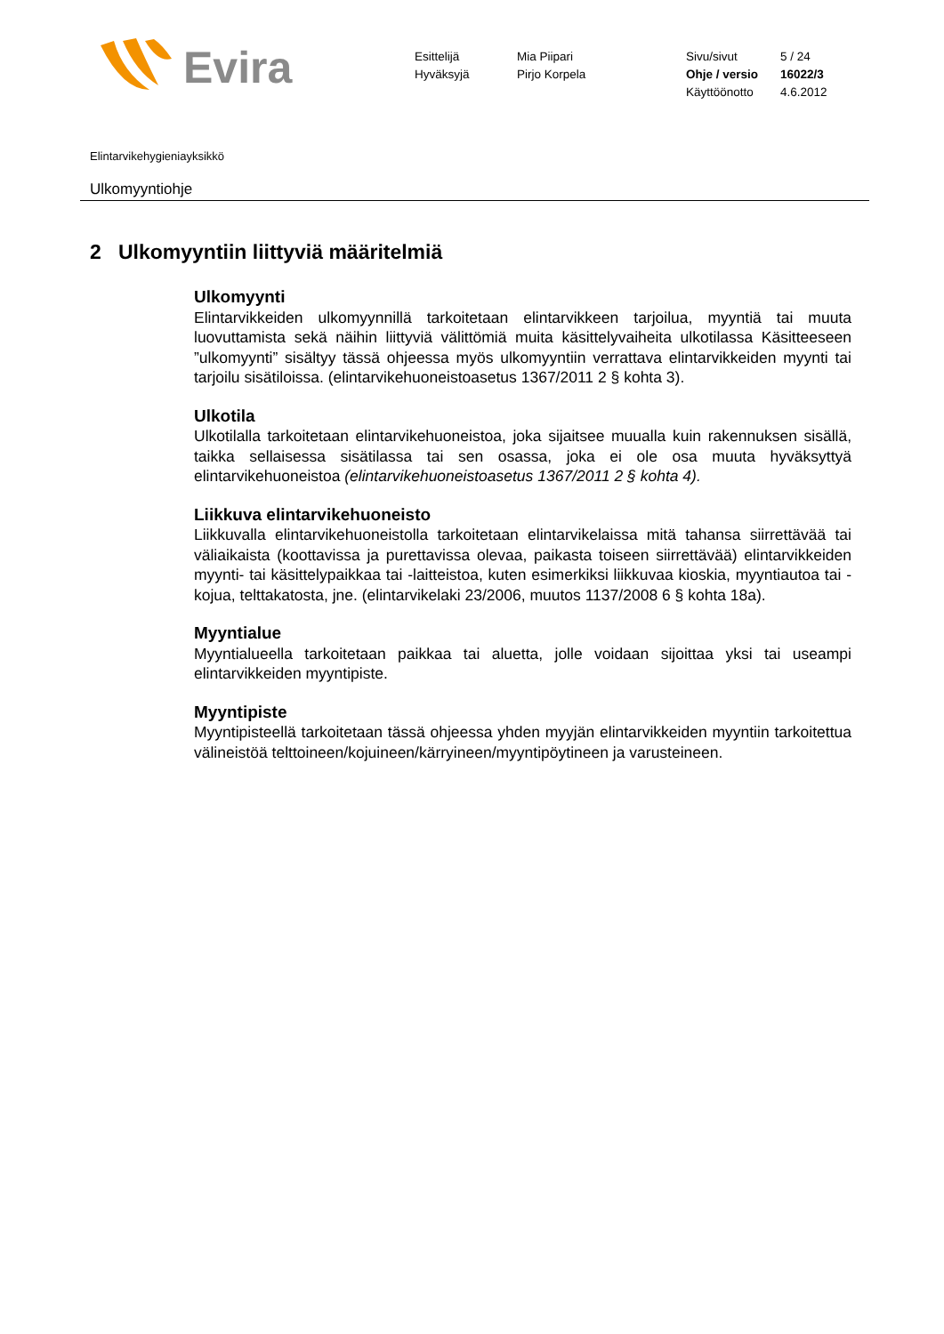Evira
Esittelijä
Hyväksyjä
Mia Piipari
Pirjo Korpela
Sivu/sivut
Ohje / versio
Käyttöönotto
5 / 24
16022/3
4.6.2012
Elintarvikehygieniayksikkö
Ulkomyyntiohje
2 Ulkomyyntiin liittyviä määritelmiä
Ulkomyynti
Elintarvikkeiden ulkomyynnillä tarkoitetaan elintarvikkeen tarjoilua, myyntiä tai muuta luovuttamista sekä näihin liittyviä välittömiä muita käsittelyvaiheita ulkotilassa Käsitteeseen ”ulkomyynti” sisältyy tässä ohjeessa myös ulkomyyntiin verrattava elintarvikkeiden myynti tai tarjoilu sisätiloissa. (elintarvikehuoneistoasetus 1367/2011 2 § kohta 3).
Ulkotila
Ulkotilalla tarkoitetaan elintarvikehuoneistoa, joka sijaitsee muualla kuin rakennuksen sisällä, taikka sellaisessa sisätilassa tai sen osassa, joka ei ole osa muuta hyväksyttyä elintarvikehuoneistoa (elintarvikehuoneistoasetus 1367/2011 2 § kohta 4).
Liikkuva elintarvikehuoneisto
Liikkuvalla elintarvikehuoneistolla tarkoitetaan elintarvikelaissa mitä tahansa siirrettävää tai väliaikaista (koottavissa ja purettavissa olevaa, paikasta toiseen siirrettävää) elintarvikkeiden myynti- tai käsittelypaikkaa tai -laitteistoa, kuten esimerkiksi liikkuvaa kioskia, myyntiautoa tai -kojua, telttakatosta, jne. (elintarvikelaki 23/2006, muutos 1137/2008 6 § kohta 18a).
Myyntialue
Myyntialueella tarkoitetaan paikkaa tai aluetta, jolle voidaan sijoittaa yksi tai useampi elintarvikkeiden myyntipiste.
Myyntipiste
Myyntipisteellä tarkoitetaan tässä ohjeessa yhden myyjän elintarvikkeiden myyntiin tarkoitettua välineistöä telttoineen/kojuineen/kärryineen/myyntipöytineen ja varusteineen.